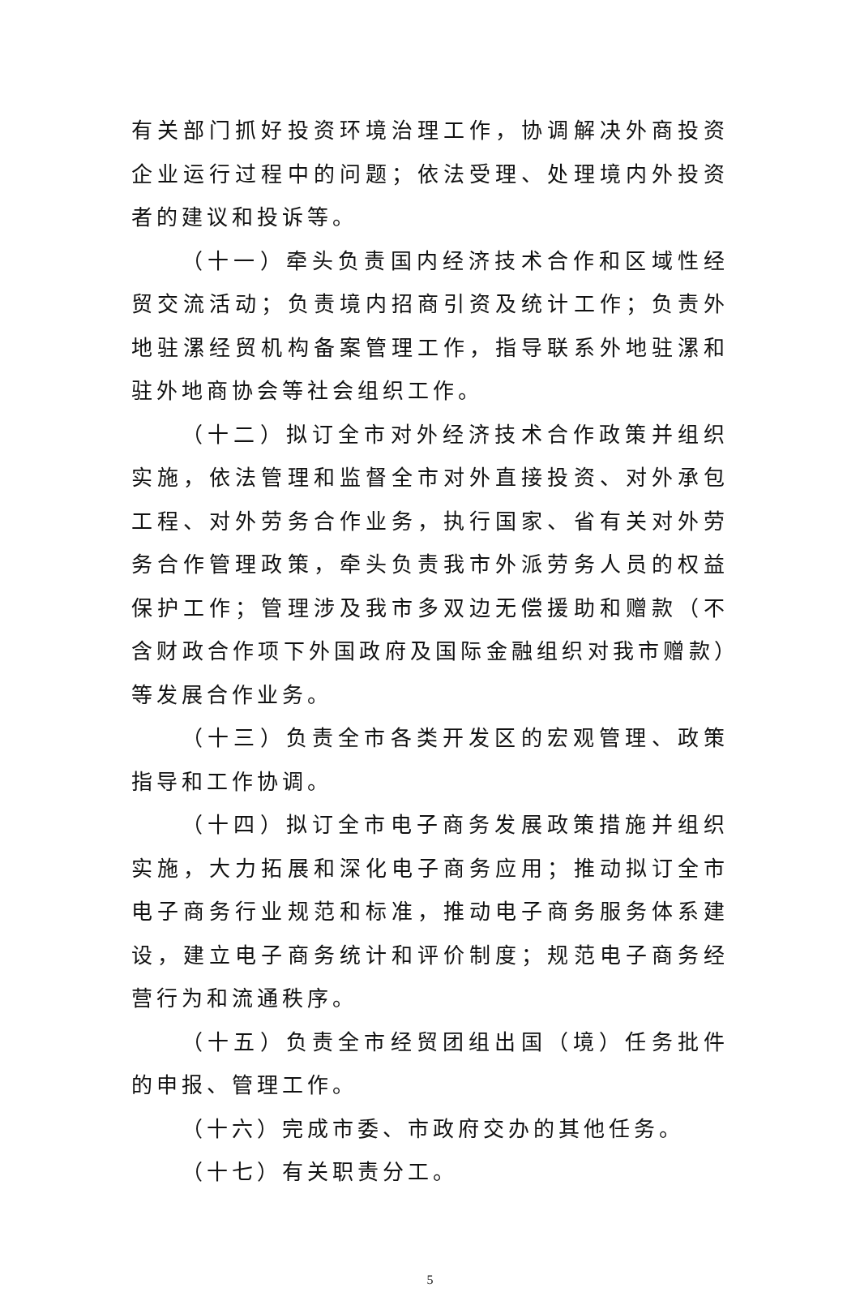有关部门抓好投资环境治理工作，协调解决外商投资企业运行过程中的问题；依法受理、处理境内外投资者的建议和投诉等。
（十一）牵头负责国内经济技术合作和区域性经贸交流活动；负责境内招商引资及统计工作；负责外地驻漯经贸机构备案管理工作，指导联系外地驻漯和驻外地商协会等社会组织工作。
（十二）拟订全市对外经济技术合作政策并组织实施，依法管理和监督全市对外直接投资、对外承包工程、对外劳务合作业务，执行国家、省有关对外劳务合作管理政策，牵头负责我市外派劳务人员的权益保护工作；管理涉及我市多双边无偿援助和赠款（不含财政合作项下外国政府及国际金融组织对我市赠款）等发展合作业务。
（十三）负责全市各类开发区的宏观管理、政策指导和工作协调。
（十四）拟订全市电子商务发展政策措施并组织实施，大力拓展和深化电子商务应用；推动拟订全市电子商务行业规范和标准，推动电子商务服务体系建设，建立电子商务统计和评价制度；规范电子商务经营行为和流通秩序。
（十五）负责全市经贸团组出国（境）任务批件的申报、管理工作。
（十六）完成市委、市政府交办的其他任务。
（十七）有关职责分工。
5